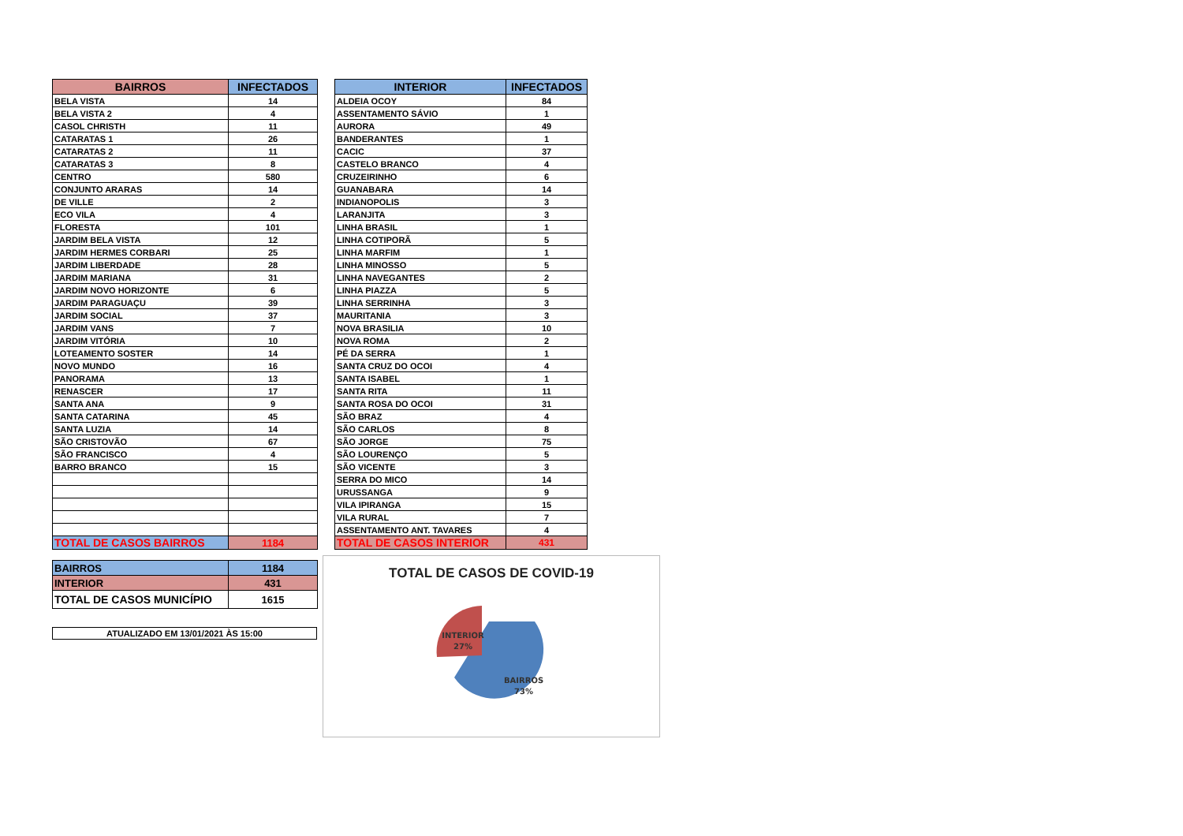| BAIRROS | INFECTADOS |
| --- | --- |
| BELA VISTA | 14 |
| BELA VISTA 2 | 4 |
| CASOL CHRISTH | 11 |
| CATARATAS 1 | 26 |
| CATARATAS 2 | 11 |
| CATARATAS 3 | 8 |
| CENTRO | 580 |
| CONJUNTO ARARAS | 14 |
| DE VILLE | 2 |
| ECO VILA | 4 |
| FLORESTA | 101 |
| JARDIM BELA VISTA | 12 |
| JARDIM HERMES CORBARI | 25 |
| JARDIM LIBERDADE | 28 |
| JARDIM MARIANA | 31 |
| JARDIM NOVO HORIZONTE | 6 |
| JARDIM PARAGUAÇU | 39 |
| JARDIM SOCIAL | 37 |
| JARDIM VANS | 7 |
| JARDIM VITÓRIA | 10 |
| LOTEAMENTO SOSTER | 14 |
| NOVO MUNDO | 16 |
| PANORAMA | 13 |
| RENASCER | 17 |
| SANTA ANA | 9 |
| SANTA CATARINA | 45 |
| SANTA LUZIA | 14 |
| SÃO CRISTOVÃO | 67 |
| SÃO FRANCISCO | 4 |
| BARRO BRANCO | 15 |
| TOTAL DE CASOS BAIRROS | 1184 |
| INTERIOR | INFECTADOS |
| --- | --- |
| ALDEIA OCOY | 84 |
| ASSENTAMENTO SÁVIO | 1 |
| AURORA | 49 |
| BANDERANTES | 1 |
| CACIC | 37 |
| CASTELO BRANCO | 4 |
| CRUZEIRINHO | 6 |
| GUANABARA | 14 |
| INDIANOPOLIS | 3 |
| LARANJITA | 3 |
| LINHA BRASIL | 1 |
| LINHA COTIPORÃ | 5 |
| LINHA MARFIM | 1 |
| LINHA MINOSSO | 5 |
| LINHA NAVEGANTES | 2 |
| LINHA PIAZZA | 5 |
| LINHA SERRINHA | 3 |
| MAURITANIA | 3 |
| NOVA BRASILIA | 10 |
| NOVA ROMA | 2 |
| PÉ DA SERRA | 1 |
| SANTA CRUZ DO OCOI | 4 |
| SANTA ISABEL | 1 |
| SANTA RITA | 11 |
| SANTA ROSA DO OCOI | 31 |
| SÃO BRAZ | 4 |
| SÃO CARLOS | 8 |
| SÃO JORGE | 75 |
| SÃO LOURENÇO | 5 |
| SÃO VICENTE | 3 |
| SERRA DO MICO | 14 |
| URUSSANGA | 9 |
| VILA IPIRANGA | 15 |
| VILA RURAL | 7 |
| ASSENTAMENTO ANT. TAVARES | 4 |
| TOTAL DE CASOS INTERIOR | 431 |
| BAIRROS | 1184 |
| INTERIOR | 431 |
| TOTAL DE CASOS MUNICÍPIO | 1615 |
| ATUALIZADO EM 13/01/2021 ÀS 15:00 |
TOTAL DE CASOS DE COVID-19
INTERIOR
27%
BAIRROS
73%